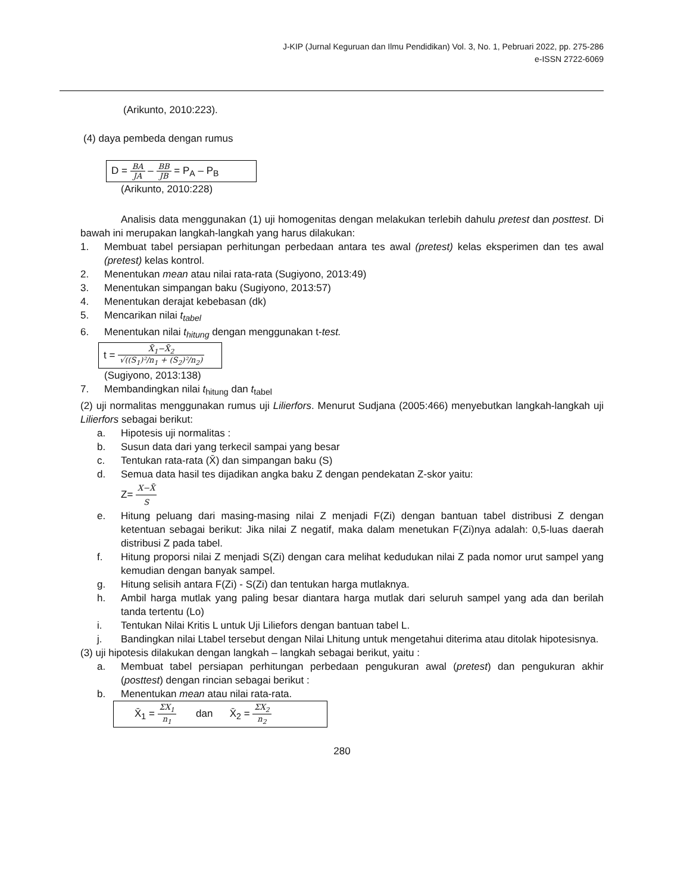J-KIP (Jurnal Keguruan dan Ilmu Pendidikan) Vol. 3, No. 1, Pebruari 2022, pp. 275-286
e-ISSN 2722-6069
(Arikunto, 2010:223).
(4) daya pembeda dengan rumus
D = BA JA – BB JB = P<sub>A</sub> – P<sub>B</sub>
(Arikunto, 2010:228)
Analisis data menggunakan (1) uji homogenitas dengan melakukan terlebih dahulu pretest dan posttest. Di bawah ini merupakan langkah-langkah yang harus dilakukan:
1. Membuat tabel persiapan perhitungan perbedaan antara tes awal (pretest) kelas eksperimen dan tes awal (pretest) kelas kontrol.
2. Menentukan mean atau nilai rata-rata (Sugiyono, 2013:49)
3. Menentukan simpangan baku (Sugiyono, 2013:57)
4. Menentukan derajat kebebasan (dk)
5. Mencarikan nilai t<sub>tabel</sub>
6. Menentukan nilai t<sub>hitung</sub> dengan menggunakan t-test.
t = X̄<sub>1</sub>−X̄<sub>2</sub> √((S<sub>1</sub>)²/n<sub>1</sub> + (S<sub>2</sub>)²/n<sub>2</sub>)
(Sugiyono, 2013:138)
7. Membandingkan nilai t<sub>hitung</sub> dan t<sub>tabel</sub>
(2) uji normalitas menggunakan rumus uji Lilierfors. Menurut Sudjana (2005:466) menyebutkan langkah-langkah uji Lilierfors sebagai berikut:
a. Hipotesis uji normalitas :
b. Susun data dari yang terkecil sampai yang besar
c. Tentukan rata-rata (X̄) dan simpangan baku (S)
d. Semua data hasil tes dijadikan angka baku Z dengan pendekatan Z-skor yaitu:
Z= X−X̄ S
e. Hitung peluang dari masing-masing nilai Z menjadi F(Zi) dengan bantuan tabel distribusi Z dengan ketentuan sebagai berikut: Jika nilai Z negatif, maka dalam menetukan F(Zi)nya adalah: 0,5-luas daerah distribusi Z pada tabel.
f. Hitung proporsi nilai Z menjadi S(Zi) dengan cara melihat kedudukan nilai Z pada nomor urut sampel yang kemudian dengan banyak sampel.
g. Hitung selisih antara F(Zi) - S(Zi) dan tentukan harga mutlaknya.
h. Ambil harga mutlak yang paling besar diantara harga mutlak dari seluruh sampel yang ada dan berilah tanda tertentu (Lo)
i. Tentukan Nilai Kritis L untuk Uji Liliefors dengan bantuan tabel L.
j. Bandingkan nilai Ltabel tersebut dengan Nilai Lhitung untuk mengetahui diterima atau ditolak hipotesisnya.
(3) uji hipotesis dilakukan dengan langkah – langkah sebagai berikut, yaitu :
a. Membuat tabel persiapan perhitungan perbedaan pengukuran awal (pretest) dan pengukuran akhir (posttest) dengan rincian sebagai berikut :
b. Menentukan mean atau nilai rata-rata.
X̄<sub>1</sub> = ΣX<sub>1</sub> n<sub>1</sub> dan X̄<sub>2</sub> = ΣX<sub>2</sub> n<sub>2</sub>
280